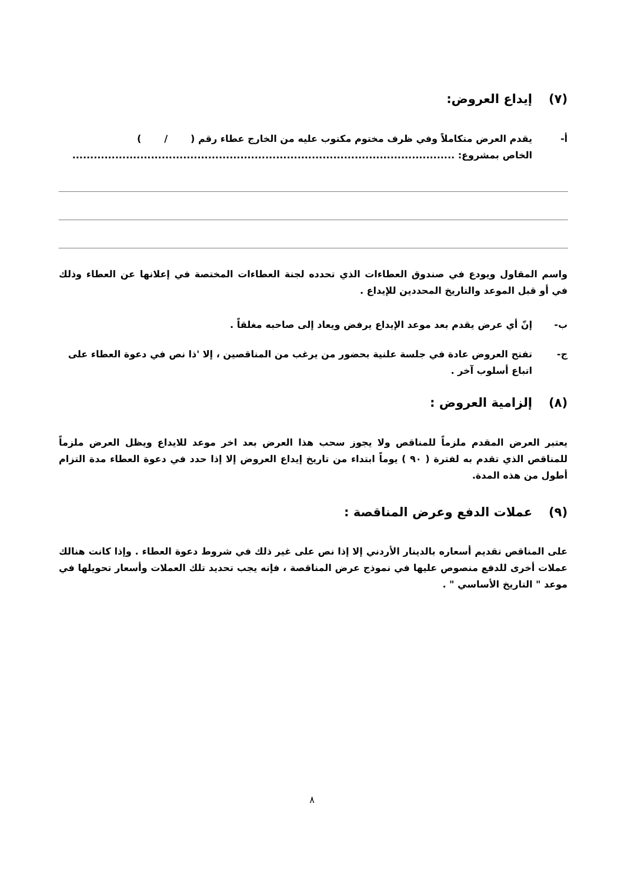(٧) إيداع العروض:
أ- يقدم العرض متكاملاً وفي ظرف مختوم مكتوب عليه من الخارج عطاء رقم ( / )
الخاص بمشروع: ...........................................................................................................
واسم المقاول ويودع في صندوق العطاءات الذي تحدده لجنة العطاءات المختصة في إعلانها عن العطاء وذلك في أو قبل الموعد والتاريخ المحددين للإيداع .
ب- إنّ أي عرض يقدم بعد موعد الإيداع يرفض ويعاد إلى صاحبه مغلقاً .
ج- تفتح العروض عادة في جلسة علنية بحضور من يرغب من المناقصين ، إلا 'ذا نص في دعوة العطاء على اتباع أسلوب آخر .
(٨) إلزامية العروض :
يعتبر العرض المقدم ملزماً للمناقص ولا يجوز سحب هذا العرض بعد اخر موعد للايداع ويظل العرض ملزماً للمناقص الذي تقدم به لفترة ( ٩٠ ) يوماً ابتداء من تاريخ إيداع العروض إلا إذا حدد في دعوة العطاء مدة التزام أطول من هذه المدة.
(٩) عملات الدفع وعرض المناقصة :
على المناقص تقديم أسعاره بالدينار الأردني إلا إذا نص على غير ذلك في شروط دعوة العطاء . وإذا كانت هنالك عملات أخرى للدفع منصوص عليها في نموذج عرض المناقصة ، فإنه يجب تحديد تلك العملات وأسعار تحويلها في موعد " التاريخ الأساسي " .
٨